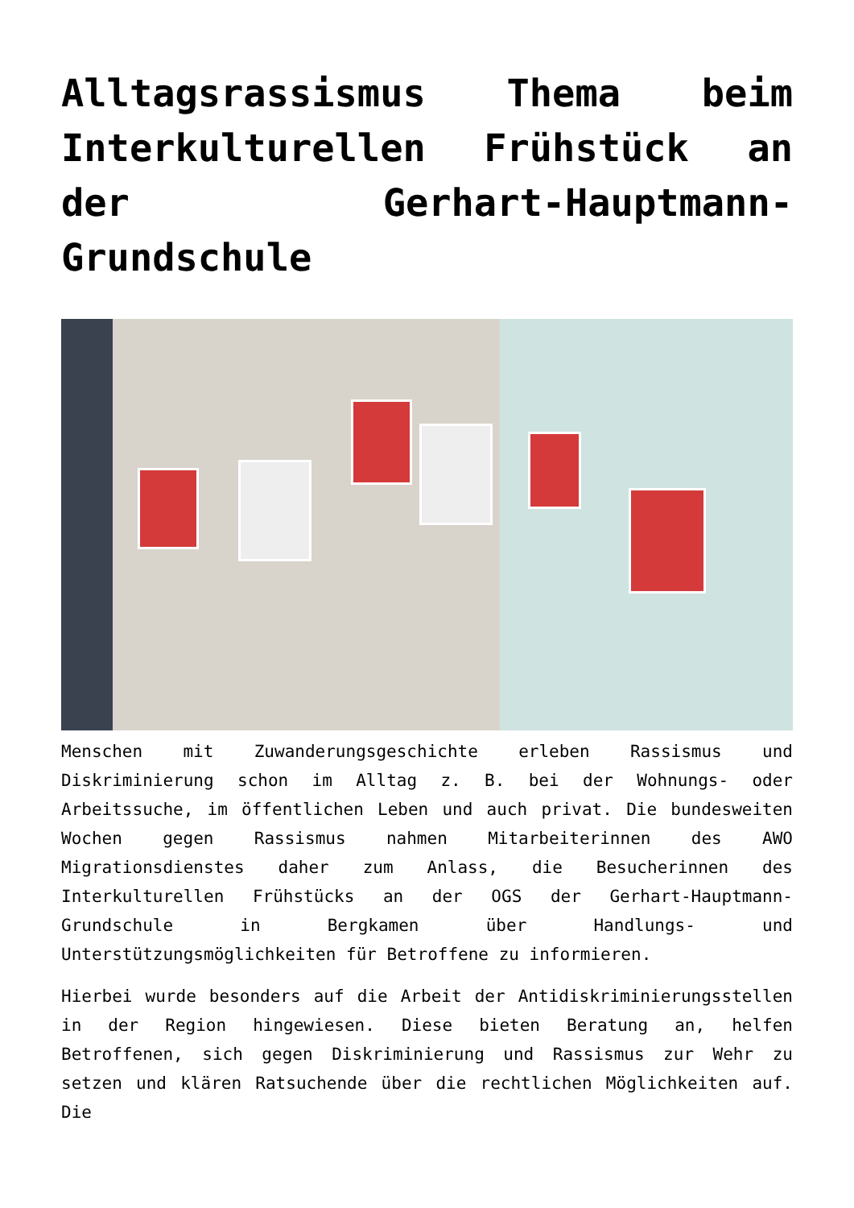Alltagsrassismus Thema beim Interkulturellen Frühstück an der Gerhart-Hauptmann-Grundschule
Menschen mit Zuwanderungsgeschichte erleben Rassismus und Diskriminierung schon im Alltag z. B. bei der Wohnungs- oder Arbeitssuche, im öffentlichen Leben und auch privat. Die bundesweiten Wochen gegen Rassismus nahmen Mitarbeiterinnen des AWO Migrationsdienstes daher zum Anlass, die Besucherinnen des Interkulturellen Frühstücks an der OGS der Gerhart-Hauptmann-Grundschule in Bergkamen über Handlungs- und Unterstützungsmöglichkeiten für Betroffene zu informieren.
Hierbei wurde besonders auf die Arbeit der Antidiskriminierungsstellen in der Region hingewiesen. Diese bieten Beratung an, helfen Betroffenen, sich gegen Diskriminierung und Rassismus zur Wehr zu setzen und klären Ratsuchende über die rechtlichen Möglichkeiten auf. Die